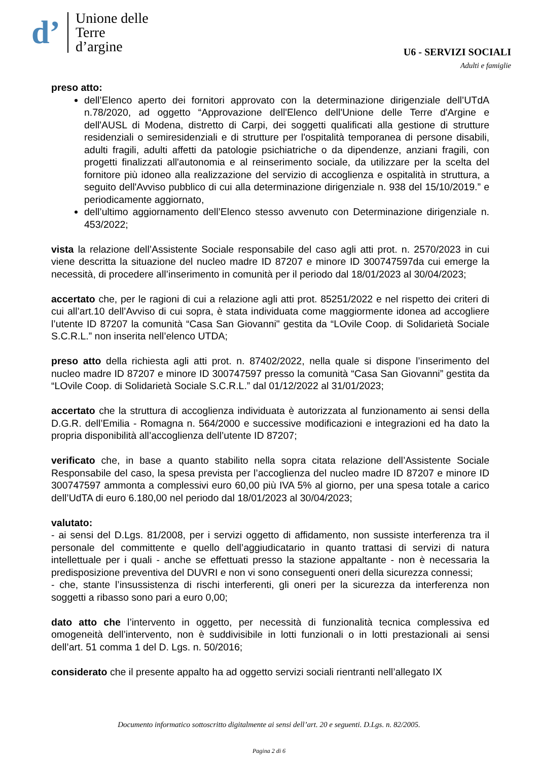d’ Unione delle
Terre
d’argine
U6 - SERVIZI SOCIALI
Adulti e famiglie
preso atto:
dell’Elenco aperto dei fornitori approvato con la determinazione dirigenziale dell’UTdA n.78/2020, ad oggetto “Approvazione dell'Elenco dell'Unione delle Terre d'Argine e dell'AUSL di Modena, distretto di Carpi, dei soggetti qualificati alla gestione di strutture residenziali o semiresidenziali e di strutture per l'ospitalità temporanea di persone disabili, adulti fragili, adulti affetti da patologie psichiatriche o da dipendenze, anziani fragili, con progetti finalizzati all'autonomia e al reinserimento sociale, da utilizzare per la scelta del fornitore più idoneo alla realizzazione del servizio di accoglienza e ospitalità in struttura, a seguito dell'Avviso pubblico di cui alla determinazione dirigenziale n. 938 del 15/10/2019.” e periodicamente aggiornato,
dell’ultimo aggiornamento dell’Elenco stesso avvenuto con Determinazione dirigenziale n. 453/2022;
vista la relazione dell’Assistente Sociale responsabile del caso agli atti prot. n. 2570/2023 in cui viene descritta la situazione del nucleo madre ID 87207 e minore ID 300747597da cui emerge la necessità, di procedere all’inserimento in comunità per il periodo dal 18/01/2023 al 30/04/2023;
accertato che, per le ragioni di cui a relazione agli atti prot. 85251/2022 e nel rispetto dei criteri di cui all’art.10 dell’Avviso di cui sopra, è stata individuata come maggiormente idonea ad accogliere l’utente ID 87207 la comunità “Casa San Giovanni" gestita da “LOvile Coop. di Solidarietà Sociale S.C.R.L.” non inserita nell’elenco UTDA;
preso atto della richiesta agli atti prot. n. 87402/2022, nella quale si dispone l’inserimento del nucleo madre ID 87207 e minore ID 300747597 presso la comunità “Casa San Giovanni” gestita da “LOvile Coop. di Solidarietà Sociale S.C.R.L.” dal 01/12/2022 al 31/01/2023;
accertato che la struttura di accoglienza individuata è autorizzata al funzionamento ai sensi della D.G.R. dell’Emilia - Romagna n. 564/2000 e successive modificazioni e integrazioni ed ha dato la propria disponibilità all’accoglienza dell’utente ID 87207;
verificato che, in base a quanto stabilito nella sopra citata relazione dell’Assistente Sociale Responsabile del caso, la spesa prevista per l’accoglienza del nucleo madre ID 87207 e minore ID 300747597 ammonta a complessivi euro 60,00 più IVA 5% al giorno, per una spesa totale a carico dell’UdTA di euro 6.180,00 nel periodo dal 18/01/2023 al 30/04/2023;
valutato:
- ai sensi del D.Lgs. 81/2008, per i servizi oggetto di affidamento, non sussiste interferenza tra il personale del committente e quello dell’aggiudicatario in quanto trattasi di servizi di natura intellettuale per i quali - anche se effettuati presso la stazione appaltante - non è necessaria la predisposizione preventiva del DUVRI e non vi sono conseguenti oneri della sicurezza connessi;
- che, stante l’insussistenza di rischi interferenti, gli oneri per la sicurezza da interferenza non soggetti a ribasso sono pari a euro 0,00;
dato atto che l’intervento in oggetto, per necessità di funzionalità tecnica complessiva ed omogeneità dell’intervento, non è suddivisibile in lotti funzionali o in lotti prestazionali ai sensi dell’art. 51 comma 1 del D. Lgs. n. 50/2016;
considerato che il presente appalto ha ad oggetto servizi sociali rientranti nell’allegato IX
Documento informatico sottoscritto digitalmente ai sensi dell’art. 20 e seguenti. D.Lgs. n. 82/2005.
Pagina 2 di 6